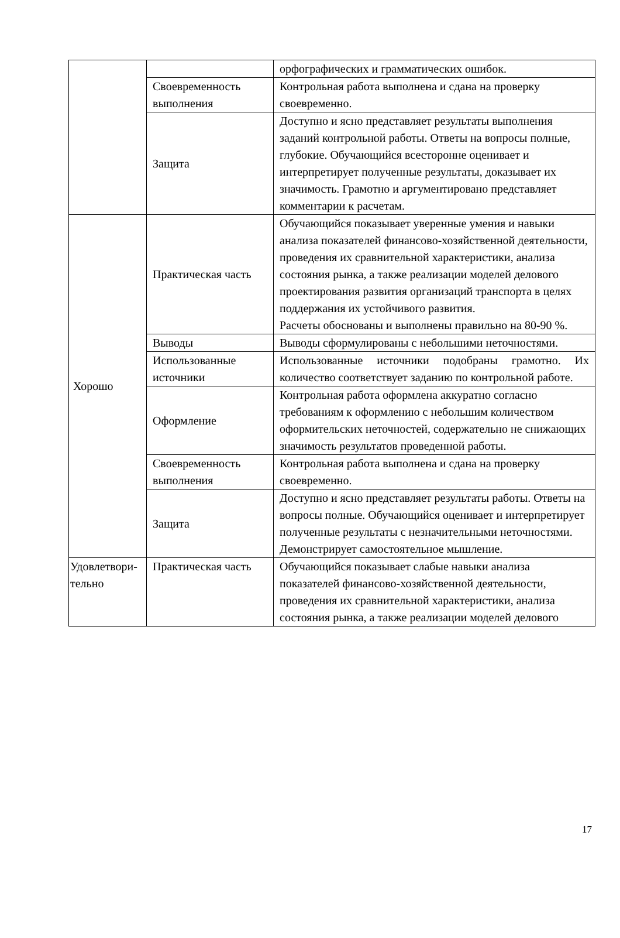| | | орфографических и грамматических ошибок. |
| | Своевременность выполнения | Контрольная работа выполнена и сдана на проверку своевременно. |
| | Защита | Доступно и ясно представляет результаты выполнения заданий контрольной работы. Ответы на вопросы полные, глубокие. Обучающийся всесторонне оценивает и интерпретирует полученные результаты, доказывает их значимость. Грамотно и аргументировано представляет комментарии к расчетам. |
| Хорошо | Практическая часть | Обучающийся показывает уверенные умения и навыки анализа показателей финансово-хозяйственной деятельности, проведения их сравнительной характеристики, анализа состояния рынка, а также реализации моделей делового проектирования развития организаций транспорта в целях поддержания их устойчивого развития. Расчеты обоснованы и выполнены правильно на 80-90 %. |
| | Выводы | Выводы сформулированы с небольшими неточностями. |
| | Использованные источники | Использованные источники подобраны грамотно. Их количество соответствует заданию по контрольной работе. |
| | Оформление | Контрольная работа оформлена аккуратно согласно требованиям к оформлению с небольшим количеством оформительских неточностей, содержательно не снижающих значимость результатов проведенной работы. |
| | Своевременность выполнения | Контрольная работа выполнена и сдана на проверку своевременно. |
| | Защита | Доступно и ясно представляет результаты работы. Ответы на вопросы полные. Обучающийся оценивает и интерпретирует полученные результаты с незначительными неточностями. Демонстрирует самостоятельное мышление. |
| Удовлетвори-тельно | Практическая часть | Обучающийся показывает слабые навыки анализа показателей финансово-хозяйственной деятельности, проведения их сравнительной характеристики, анализа состояния рынка, а также реализации моделей делового |
17